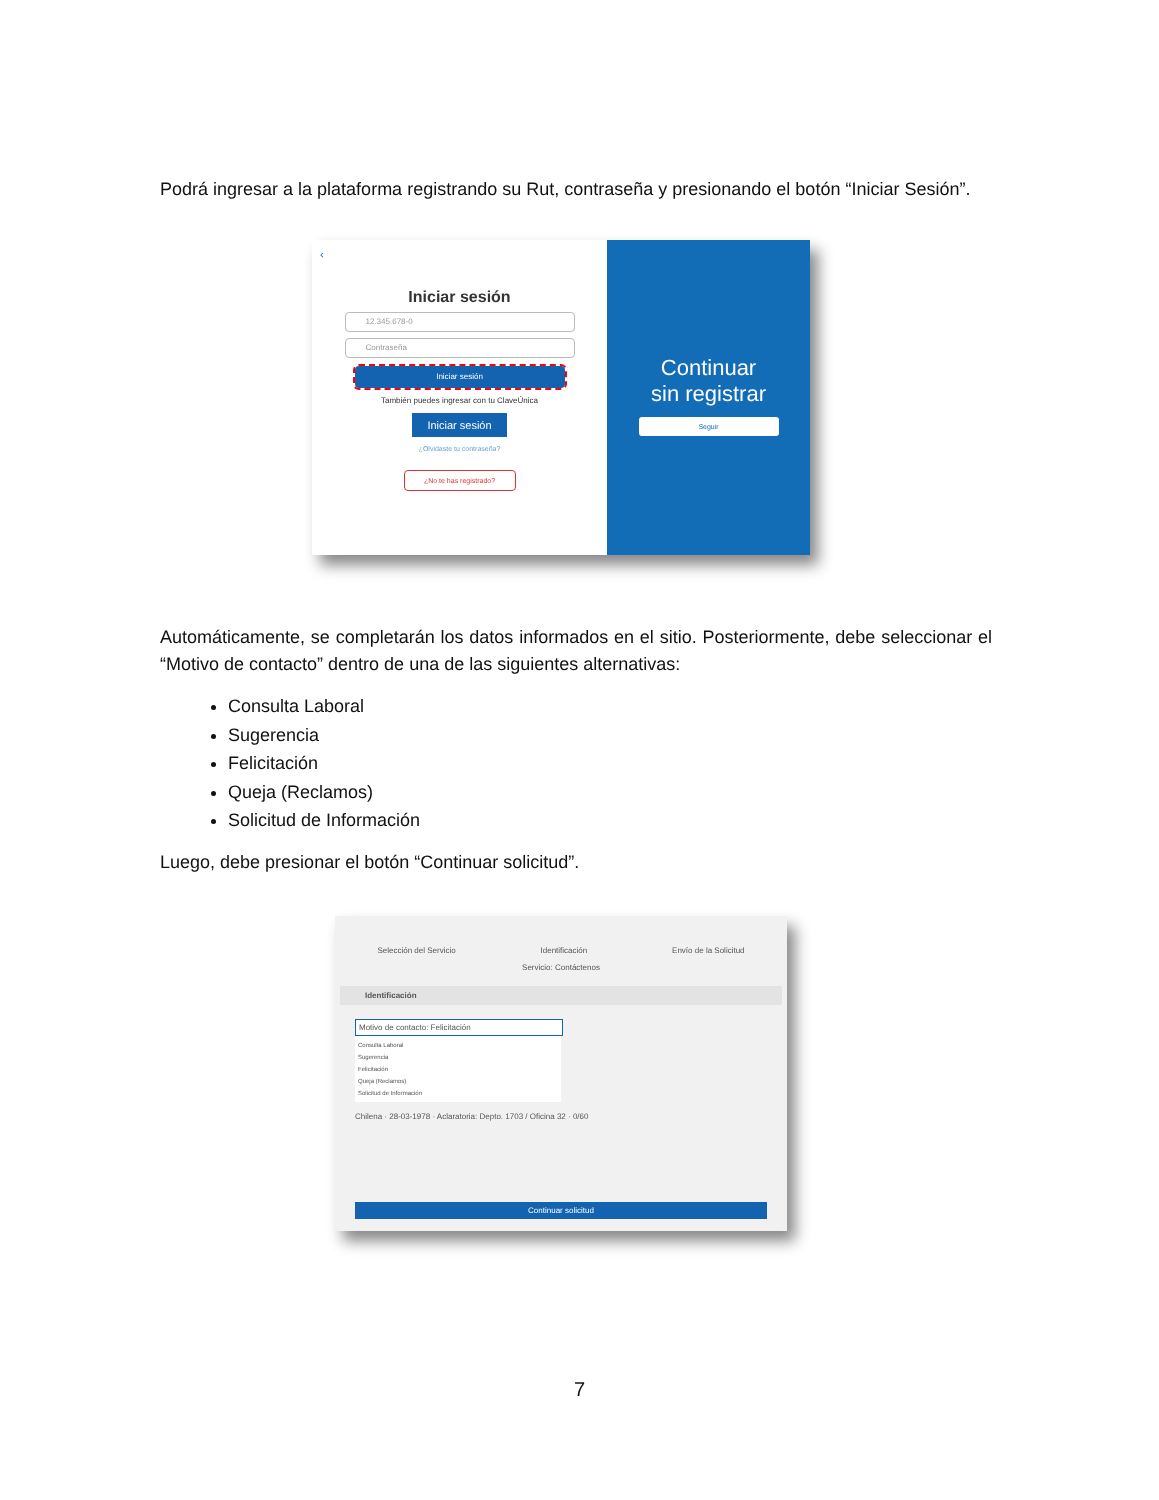Podrá ingresar a la plataforma registrando su Rut, contraseña y presionando el botón “Iniciar Sesión”.
‹
Iniciar sesión
12.345.678-0
Contraseña
Iniciar sesión
También puedes ingresar con tu ClaveÚnica
Iniciar sesión
¿Olvidaste tu contraseña?
¿No te has registrado?
Continuar
sin registrar
Seguir
Automáticamente, se completarán los datos informados en el sitio. Posteriormente, debe seleccionar el “Motivo de contacto” dentro de una de las siguientes alternativas:
Consulta Laboral
Sugerencia
Felicitación
Queja (Reclamos)
Solicitud de Información
Luego, debe presionar el botón “Continuar solicitud”.
Selección del Servicio Identificación Envío de la Solicitud
Servicio: Contáctenos
Identificación
Motivo de contacto: Felicitación
Consulta Laboral
Sugerencia
Felicitación
Queja (Reclamos)
Solicitud de Información
Chilena · 28-03-1978 · Aclaratoria: Depto. 1703 / Oficina 32 · 0/60
Continuar solicitud
7